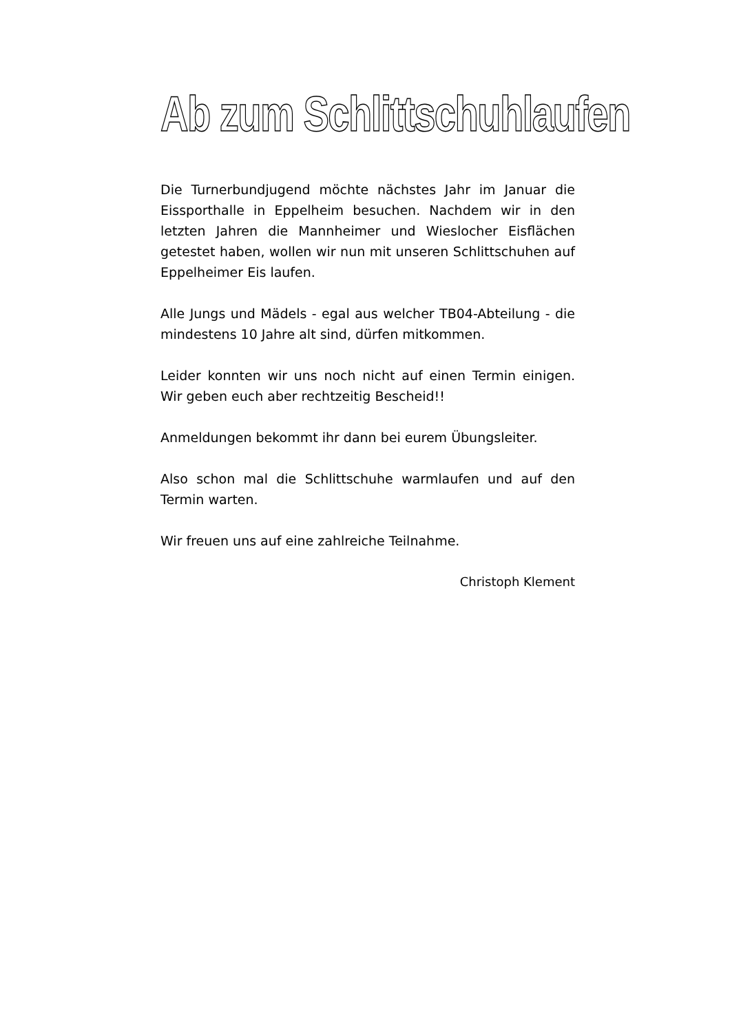Ab zum Schlittschuhlaufen
Die Turnerbundjugend möchte nächstes Jahr im Januar die Eissporthalle in Eppelheim besuchen. Nachdem wir in den letzten Jahren die Mannheimer und Wieslocher Eisflä­chen getestet haben, wollen wir nun mit unseren Schlitt­schuhen auf Eppelheimer Eis laufen.
Alle Jungs und Mädels - egal aus welcher TB04-Abteilung - die mindestens 10 Jahre alt sind, dürfen mitkommen.
Leider konnten wir uns noch nicht auf einen Termin einigen. Wir geben euch aber rechtzeitig Bescheid!!
Anmeldungen bekommt ihr dann bei eurem Übungsleiter.
Also schon mal die Schlittschuhe warmlaufen und auf den Termin warten.
Wir freuen uns auf eine zahlreiche Teilnahme.
Christoph Klement